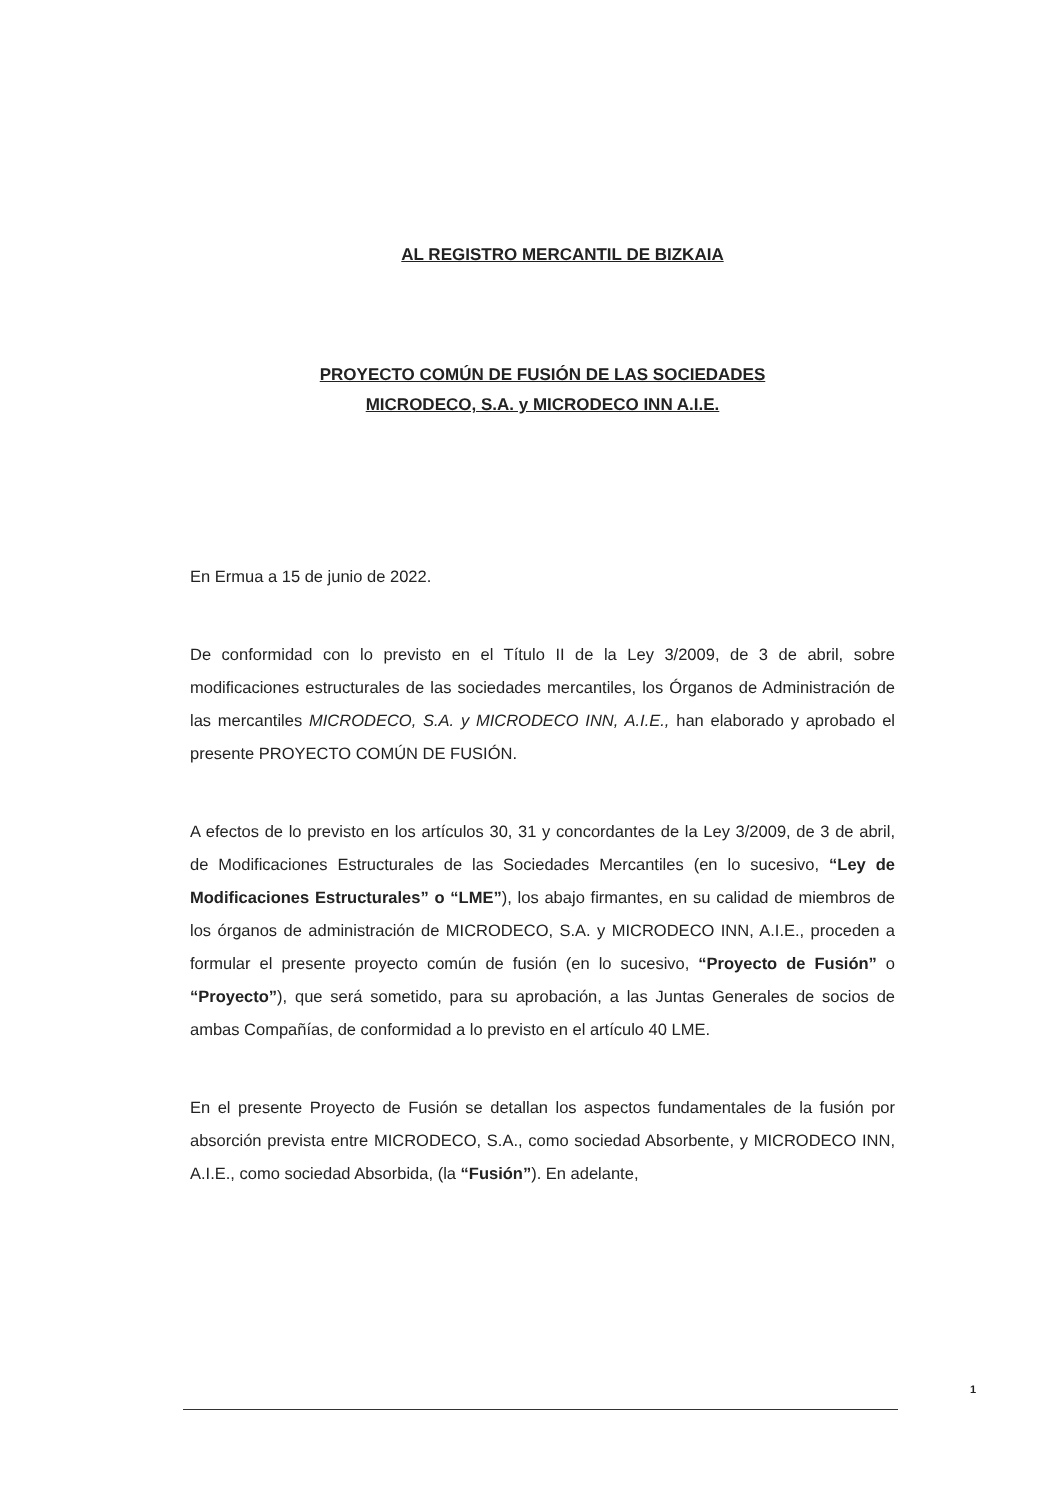AL REGISTRO MERCANTIL DE BIZKAIA
PROYECTO COMÚN DE FUSIÓN DE LAS SOCIEDADES
MICRODECO, S.A. y MICRODECO INN A.I.E.
En Ermua a 15 de junio de 2022.
De conformidad con lo previsto en el Título II de la Ley 3/2009, de 3 de abril, sobre modificaciones estructurales de las sociedades mercantiles, los Órganos de Administración de las mercantiles MICRODECO, S.A. y MICRODECO INN, A.I.E., han elaborado y aprobado el presente PROYECTO COMÚN DE FUSIÓN.
A efectos de lo previsto en los artículos 30, 31 y concordantes de la Ley 3/2009, de 3 de abril, de Modificaciones Estructurales de las Sociedades Mercantiles (en lo sucesivo, “Ley de Modificaciones Estructurales” o “LME”), los abajo firmantes, en su calidad de miembros de los órganos de administración de MICRODECO, S.A. y MICRODECO INN, A.I.E., proceden a formular el presente proyecto común de fusión (en lo sucesivo, “Proyecto de Fusión” o “Proyecto”), que será sometido, para su aprobación, a las Juntas Generales de socios de ambas Compañías, de conformidad a lo previsto en el artículo 40 LME.
En el presente Proyecto de Fusión se detallan los aspectos fundamentales de la fusión por absorción prevista entre MICRODECO, S.A., como sociedad Absorbente, y MICRODECO INN, A.I.E., como sociedad Absorbida, (la “Fusión”). En adelante,
1